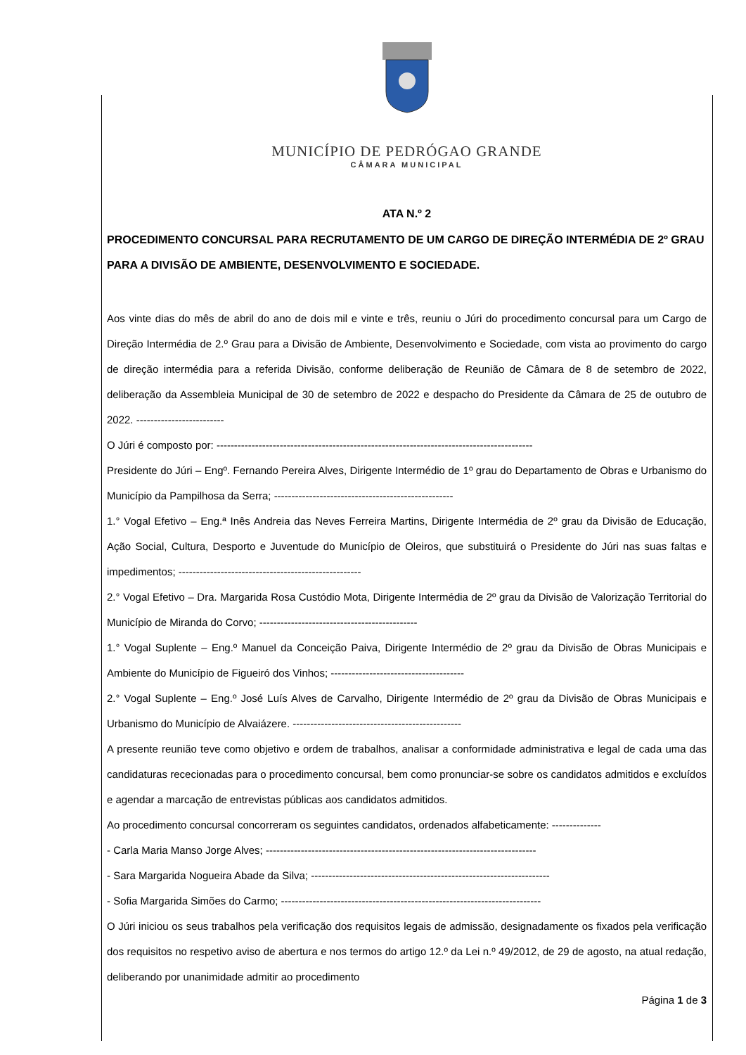MUNICÍPIO DE PEDRÓGAO GRANDE
CÂMARA MUNICIPAL
ATA N.º 2
PROCEDIMENTO CONCURSAL PARA RECRUTAMENTO DE UM CARGO DE DIREÇÃO INTERMÉDIA DE 2º GRAU PARA A DIVISÃO DE AMBIENTE, DESENVOLVIMENTO E SOCIEDADE.
Aos vinte dias do mês de abril do ano de dois mil e vinte e três, reuniu o Júri do procedimento concursal para um Cargo de Direção Intermédia de 2.º Grau para a Divisão de Ambiente, Desenvolvimento e Sociedade, com vista ao provimento do cargo de direção intermédia para a referida Divisão, conforme deliberação de Reunião de Câmara de 8 de setembro de 2022, deliberação da Assembleia Municipal de 30 de setembro de 2022 e despacho do Presidente da Câmara de 25 de outubro de 2022. -------------------------
O Júri é composto por: ------------------------------------------------------------------------------------------
Presidente do Júri – Engº. Fernando Pereira Alves, Dirigente Intermédio de 1º grau do Departamento de Obras e Urbanismo do Município da Pampilhosa da Serra; ---------------------------------------------------
1.° Vogal Efetivo – Eng.ª Inês Andreia das Neves Ferreira Martins, Dirigente Intermédia de 2º grau da Divisão de Educação, Ação Social, Cultura, Desporto e Juventude do Município de Oleiros, que substituirá o Presidente do Júri nas suas faltas e impedimentos; ----------------------------------------------------
2.° Vogal Efetivo – Dra. Margarida Rosa Custódio Mota, Dirigente Intermédia de 2º grau da Divisão de Valorização Territorial do Município de Miranda do Corvo; ---------------------------------------------
1.° Vogal Suplente – Eng.º Manuel da Conceição Paiva, Dirigente Intermédio de 2º grau da Divisão de Obras Municipais e Ambiente do Município de Figueiró dos Vinhos; --------------------------------------
2.° Vogal Suplente – Eng.º José Luís Alves de Carvalho, Dirigente Intermédio de 2º grau da Divisão de Obras Municipais e Urbanismo do Município de Alvaiázere. ------------------------------------------------
A presente reunião teve como objetivo e ordem de trabalhos, analisar a conformidade administrativa e legal de cada uma das candidaturas rececionadas para o procedimento concursal, bem como pronunciar-se sobre os candidatos admitidos e excluídos e agendar a marcação de entrevistas públicas aos candidatos admitidos.
Ao procedimento concursal concorreram os seguintes candidatos, ordenados alfabeticamente: --------------
- Carla Maria Manso Jorge Alves; -----------------------------------------------------------------------------
- Sara Margarida Nogueira Abade da Silva; --------------------------------------------------------------------
- Sofia Margarida Simões do Carmo; --------------------------------------------------------------------------
O Júri iniciou os seus trabalhos pela verificação dos requisitos legais de admissão, designadamente os fixados pela verificação dos requisitos no respetivo aviso de abertura e nos termos do artigo 12.º da Lei n.º 49/2012, de 29 de agosto, na atual redação, deliberando por unanimidade admitir ao procedimento
Página 1 de 3